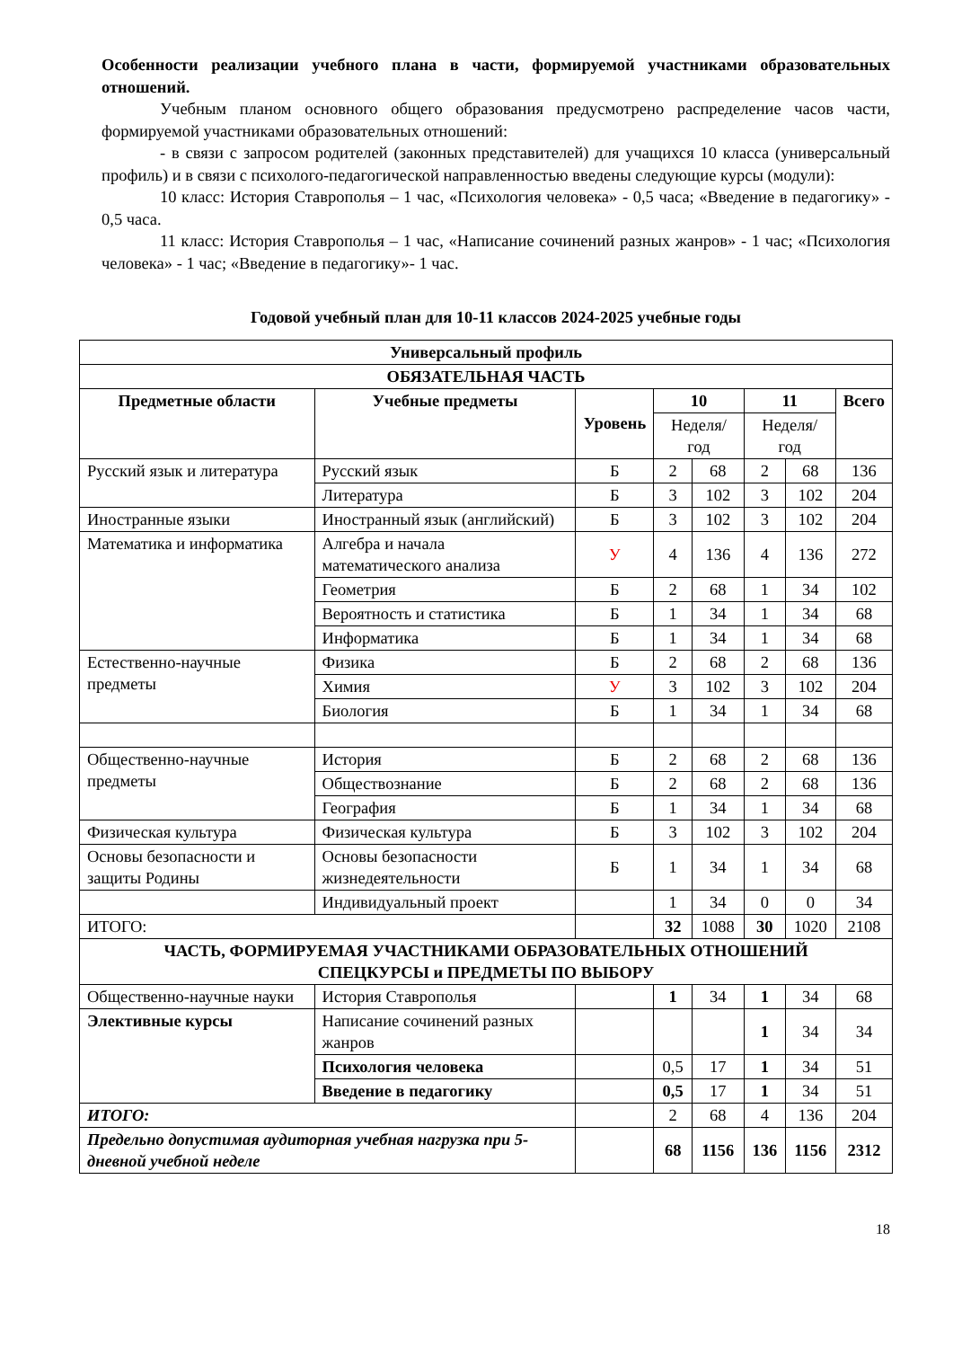Особенности реализации учебного плана в части, формируемой участниками образовательных отношений.
Учебным планом основного общего образования предусмотрено распределение часов части, формируемой участниками образовательных отношений:
- в связи с запросом родителей (законных представителей) для учащихся 10 класса (универсальный профиль) и в связи с психолого-педагогической направленностью введены следующие курсы (модули):
10 класс: История Ставрополья – 1 час, «Психология человека» - 0,5 часа; «Введение в педагогику» - 0,5 часа.
11 класс: История Ставрополья – 1 час, «Написание сочинений разных жанров» - 1 час; «Психология человека» - 1 час; «Введение в педагогику»- 1 час.
Годовой учебный план для 10-11 классов 2024-2025 учебные годы
| Универсальный профиль | | | | | | | |
| --- | --- | --- | --- | --- | --- | --- | --- |
| ОБЯЗАТЕЛЬНАЯ ЧАСТЬ | | | | | | | |
| Предметные области | Учебные предметы | Уровень | 10 | | 11 | | Всего |
| | | | Неделя/год | | Неделя/год | | |
| Русский язык и литература | Русский язык | Б | 2 | 68 | 2 | 68 | 136 |
| | Литература | Б | 3 | 102 | 3 | 102 | 204 |
| Иностранные языки | Иностранный язык (английский) | Б | 3 | 102 | 3 | 102 | 204 |
| Математика и информатика | Алгебра и начала математического анализа | У | 4 | 136 | 4 | 136 | 272 |
| | Геометрия | Б | 2 | 68 | 1 | 34 | 102 |
| | Вероятность и статистика | Б | 1 | 34 | 1 | 34 | 68 |
| | Информатика | Б | 1 | 34 | 1 | 34 | 68 |
| Естественно-научные предметы | Физика | Б | 2 | 68 | 2 | 68 | 136 |
| | Химия | У | 3 | 102 | 3 | 102 | 204 |
| | Биология | Б | 1 | 34 | 1 | 34 | 68 |
| Общественно-научные предметы | История | Б | 2 | 68 | 2 | 68 | 136 |
| | Обществознание | Б | 2 | 68 | 2 | 68 | 136 |
| | География | Б | 1 | 34 | 1 | 34 | 68 |
| Физическая культура | Физическая культура | Б | 3 | 102 | 3 | 102 | 204 |
| Основы безопасности и защиты Родины | Основы безопасности жизнедеятельности | Б | 1 | 34 | 1 | 34 | 68 |
| | Индивидуальный проект | | 1 | 34 | 0 | 0 | 34 |
| ИТОГО: | | | 32 | 1088 | 30 | 1020 | 2108 |
| ЧАСТЬ, ФОРМИРУЕМАЯ УЧАСТНИКАМИ ОБРАЗОВАТЕЛЬНЫХ ОТНОШЕНИЙ СПЕЦКУРСЫ и ПРЕДМЕТЫ ПО ВЫБОРУ | | | | | | | |
| Общественно-научные науки | История Ставрополья | | 1 | 34 | 1 | 34 | 68 |
| Элективные курсы | Написание сочинений разных жанров | | | | 1 | 34 | 34 |
| | Психология человека | | 0,5 | 17 | 1 | 34 | 51 |
| | Введение в педагогику | | 0,5 | 17 | 1 | 34 | 51 |
| ИТОГО: | | | 2 | 68 | 4 | 136 | 204 |
| Предельно допустимая аудиторная учебная нагрузка при 5-дневной учебной неделе | | | 68 | 1156 | 136 | 1156 | 2312 |
18